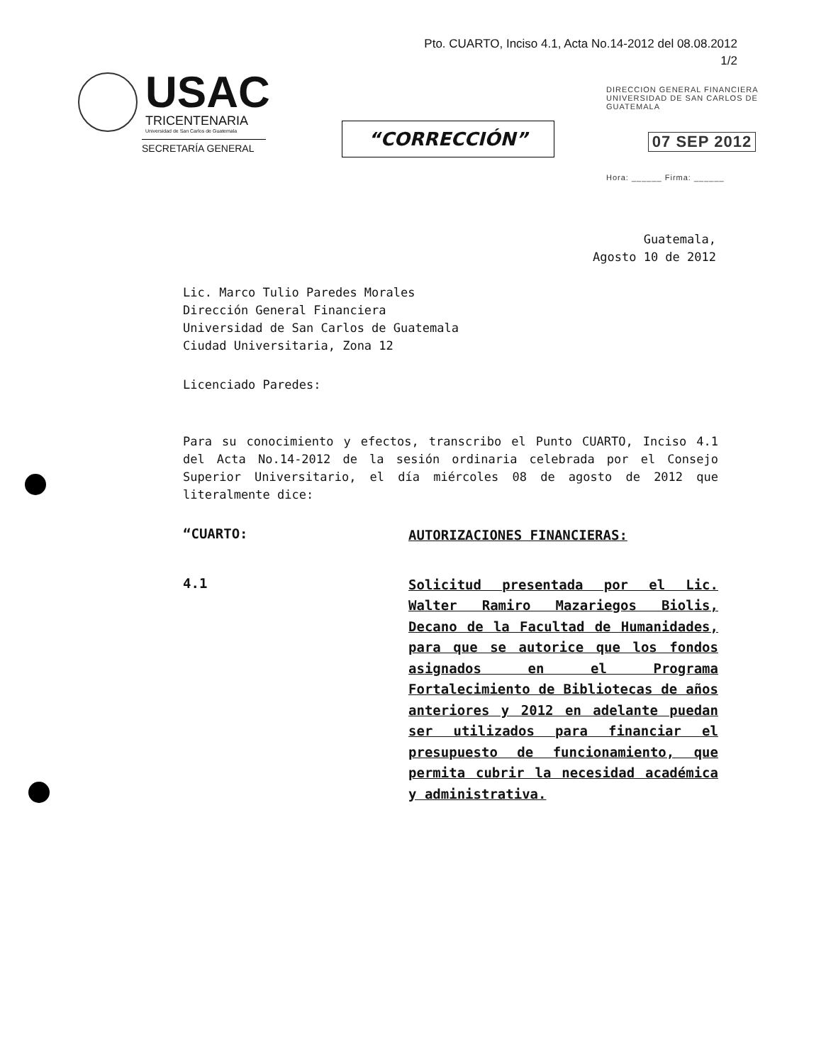Pto. CUARTO, Inciso 4.1, Acta No.14-2012 del 08.08.2012
1/2
USAC
TRICENTENARIA
Universidad de San Carlos de Guatemala
SECRETARÍA GENERAL
“CORRECCIÓN”
DIRECCION GENERAL FINANCIERA
UNIVERSIDAD DE SAN CARLOS DE GUATEMALA
07 SEP 2012
Hora: ______ Firma: ______
Guatemala,
Agosto 10 de 2012
Lic. Marco Tulio Paredes Morales
Dirección General Financiera
Universidad de San Carlos de Guatemala
Ciudad Universitaria, Zona 12
Licenciado Paredes:
Para su conocimiento y efectos, transcribo el Punto CUARTO, Inciso 4.1 del Acta No.14-2012 de la sesión ordinaria celebrada por el Consejo Superior Universitario, el día miércoles 08 de agosto de 2012 que literalmente dice:
“CUARTO:
AUTORIZACIONES FINANCIERAS:
4.1
Solicitud presentada por el Lic. Walter Ramiro Mazariegos Biolis, Decano de la Facultad de Humanidades, para que se autorice que los fondos asignados en el Programa Fortalecimiento de Bibliotecas de años anteriores y 2012 en adelante puedan ser utilizados para financiar el presupuesto de funcionamiento, que permita cubrir la necesidad académica y administrativa.